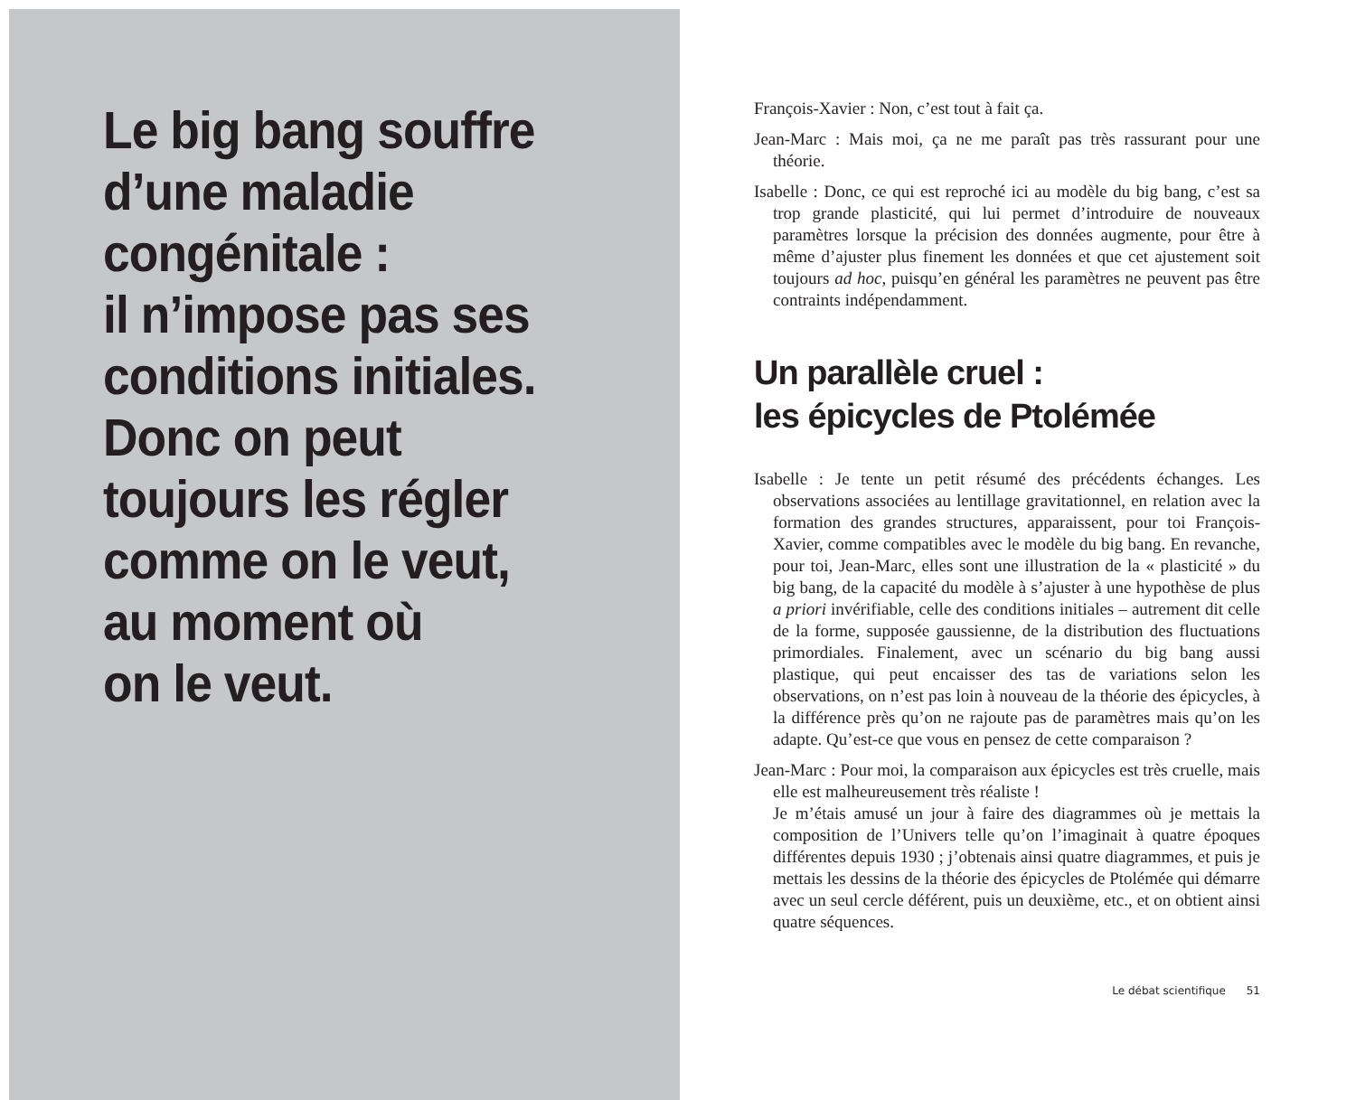Le big bang souffre
d’une maladie
congénitale :
il n’impose pas ses
conditions initiales.
Donc on peut
toujours les régler
comme on le veut,
au moment où
on le veut.
François-Xavier : Non, c’est tout à fait ça.
Jean-Marc : Mais moi, ça ne me paraît pas très rassurant pour une théorie.
Isabelle : Donc, ce qui est reproché ici au modèle du big bang, c’est sa trop grande plasticité, qui lui permet d’introduire de nouveaux paramètres lorsque la précision des données augmente, pour être à même d’ajuster plus finement les données et que cet ajustement soit toujours ad hoc, puisqu’en général les paramètres ne peuvent pas être contraints indépendamment.
Un parallèle cruel :
les épicycles de Ptolémée
Isabelle : Je tente un petit résumé des précédents échanges. Les observations associées au lentillage gravitationnel, en relation avec la formation des grandes structures, apparaissent, pour toi François-Xavier, comme compatibles avec le modèle du big bang. En revanche, pour toi, Jean-Marc, elles sont une illustration de la « plasticité » du big bang, de la capacité du modèle à s’ajuster à une hypothèse de plus a priori invérifiable, celle des conditions initiales – autrement dit celle de la forme, supposée gaussienne, de la distribution des fluctuations primordiales. Finalement, avec un scénario du big bang aussi plastique, qui peut encaisser des tas de variations selon les observations, on n’est pas loin à nouveau de la théorie des épicycles, à la différence près qu’on ne rajoute pas de paramètres mais qu’on les adapte. Qu’est-ce que vous en pensez de cette comparaison ?
Jean-Marc : Pour moi, la comparaison aux épicycles est très cruelle, mais elle est malheureusement très réaliste !
Je m’étais amusé un jour à faire des diagrammes où je mettais la composition de l’Univers telle qu’on l’imaginait à quatre époques différentes depuis 1930 ; j’obtenais ainsi quatre diagrammes, et puis je mettais les dessins de la théorie des épicycles de Ptolémée qui démarre avec un seul cercle déférent, puis un deuxième, etc., et on obtient ainsi quatre séquences.
Le débat scientifique 51